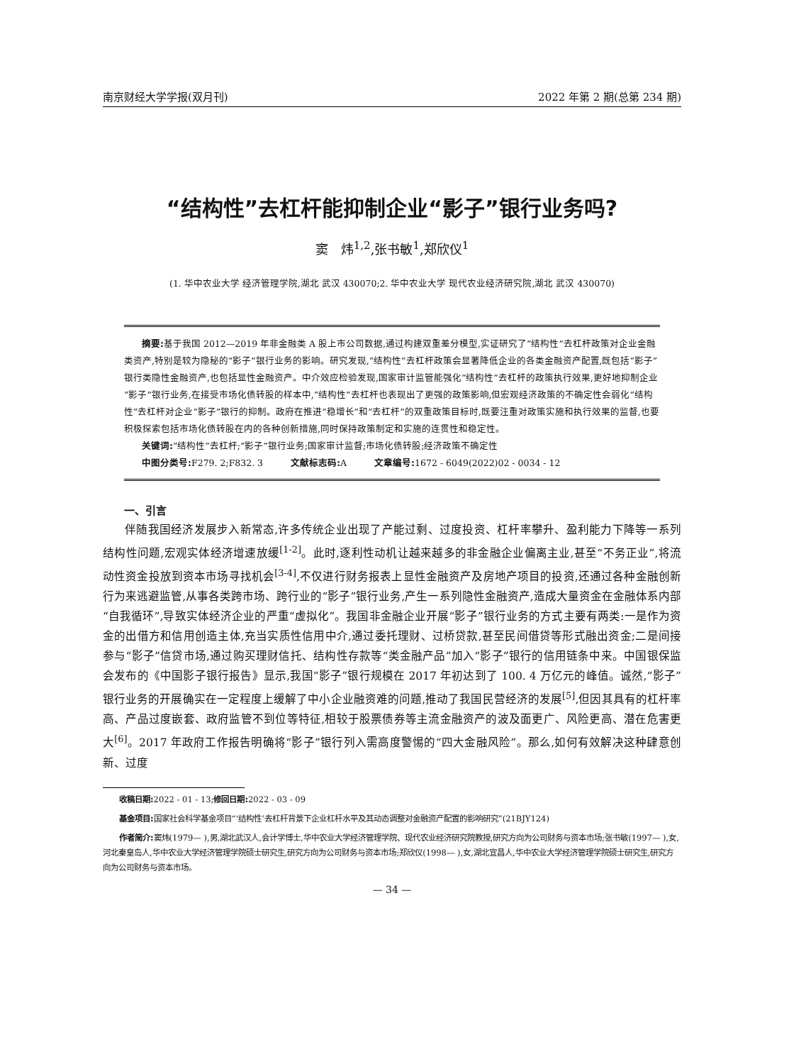南京财经大学学报(双月刊) 2022 年第 2 期(总第 234 期)
“结构性”去杠杆能抑制企业“影子”银行业务吗?
窦　炜<sup>1,2</sup>,张书敏<sup>1</sup>,郑欣仪<sup>1</sup>
(1. 华中农业大学 经济管理学院,湖北 武汉 430070;2. 华中农业大学 现代农业经济研究院,湖北 武汉 430070)
摘要: 基于我国 2012—2019 年非金融类 A 股上市公司数据,通过构建双重差分模型,实证研究了“结构性”去杠杆政策对企业金融类资产,特别是较为隐秘的“影子”银行业务的影响。研究发现,“结构性”去杠杆政策会显著降低企业的各类金融资产配置,既包括“影子”银行类隐性金融资产,也包括显性金融资产。中介效应检验发现,国家审计监管能强化“结构性”去杠杆的政策执行效果,更好地抑制企业“影子”银行业务,在接受市场化债转股的样本中,“结构性”去杠杆也表现出了更强的政策影响,但宏观经济政策的不确定性会弱化“结构性”去杠杆对企业“影子”银行的抑制。政府在推进“稳增长”和“去杠杆”的双重政策目标时,既要注重对政策实施和执行效果的监督,也要积极探索包括市场化债转股在内的各种创新措施,同时保持政策制定和实施的连贯性和稳定性。
关键词:“结构性”去杠杆;“影子”银行业务;国家审计监督;市场化债转股;经济政策不确定性
中图分类号: F279. 2;F832. 3　　　文献标志码: A　　　文章编号: 1672 - 6049(2022)02 - 0034 - 12
一、引言
伴随我国经济发展步入新常态,许多传统企业出现了产能过剩、过度投资、杠杆率攀升、盈利能力下降等一系列结构性问题,宏观实体经济增速放缓<sup>[1-2]</sup>。此时,逐利性动机让越来越多的非金融企业偏离主业,甚至“不务正业”,将流动性资金投放到资本市场寻找机会<sup>[3-4]</sup>,不仅进行财务报表上显性金融资产及房地产项目的投资,还通过各种金融创新行为来逃避监管,从事各类跨市场、跨行业的“影子”银行业务,产生一系列隐性金融资产,造成大量资金在金融体系内部“自我循环”,导致实体经济企业的严重“虚拟化”。我国非金融企业开展“影子”银行业务的方式主要有两类:一是作为资金的出借方和信用创造主体,充当实质性信用中介,通过委托理财、过桥贷款,甚至民间借贷等形式融出资金;二是间接参与“影子”信贷市场,通过购买理财信托、结构性存款等“类金融产品”加入“影子”银行的信用链条中来。中国银保监会发布的《中国影子银行报告》显示,我国“影子”银行规模在 2017 年初达到了 100. 4 万亿元的峰值。诚然,“影子”银行业务的开展确实在一定程度上缓解了中小企业融资难的问题,推动了我国民营经济的发展<sup>[5]</sup>,但因其具有的杠杆率高、产品过度嵌套、政府监管不到位等特征,相较于股票债券等主流金融资产的波及面更广、风险更高、潜在危害更大<sup>[6]</sup>。2017 年政府工作报告明确将“影子”银行列入需高度警惕的“四大金融风险”。那么,如何有效解决这种肆意创新、过度
收稿日期: 2022 - 01 - 13;修回日期: 2022 - 03 - 09
基金项目: 国家社会科学基金项目“‘结构性’去杠杆背景下企业杠杆水平及其动态调整对金融资产配置的影响研究”(21BJY124)
作者简介: 窦炜(1979— ),男,湖北武汉人,会计学博士,华中农业大学经济管理学院、现代农业经济研究院教授,研究方向为公司财务与资本市场;张书敏(1997— ),女,河北秦皇岛人,华中农业大学经济管理学院硕士研究生,研究方向为公司财务与资本市场;郑欣仪(1998— ),女,湖北宜昌人,华中农业大学经济管理学院硕士研究生,研究方向为公司财务与资本市场。
— 34 —